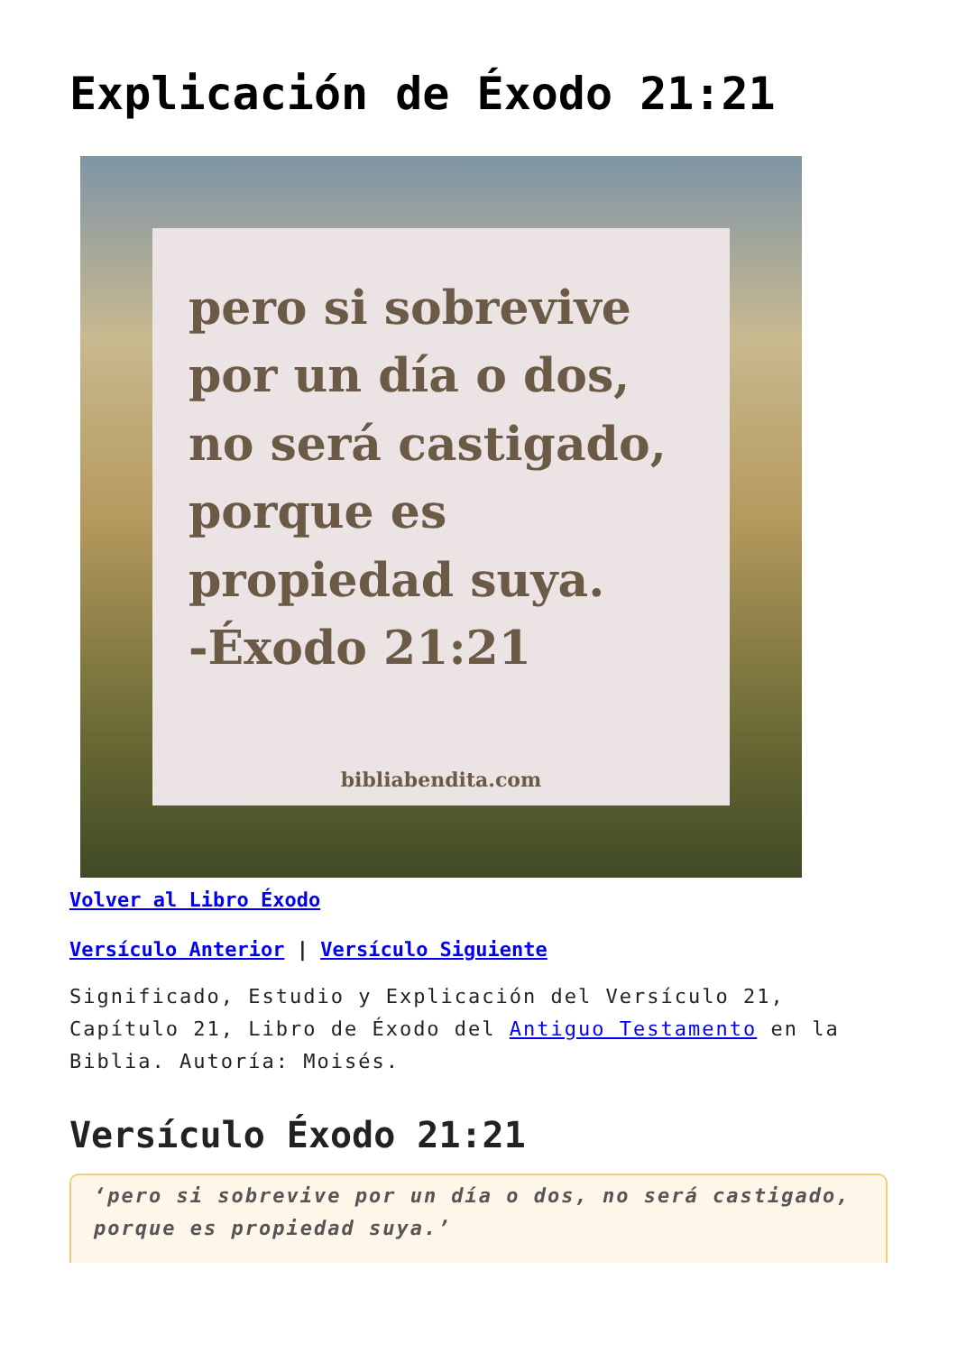Explicación de Éxodo 21:21
pero si sobrevive por un día o dos, no será castigado, porque es propiedad suya.
-Éxodo 21:21
bibliabendita.com
Volver al Libro Éxodo
Versículo Anterior | Versículo Siguiente
Significado, Estudio y Explicación del Versículo 21, Capítulo 21, Libro de Éxodo del Antiguo Testamento en la Biblia. Autoría: Moisés.
Versículo Éxodo 21:21
‘pero si sobrevive por un día o dos, no será castigado, porque es propiedad suya.’